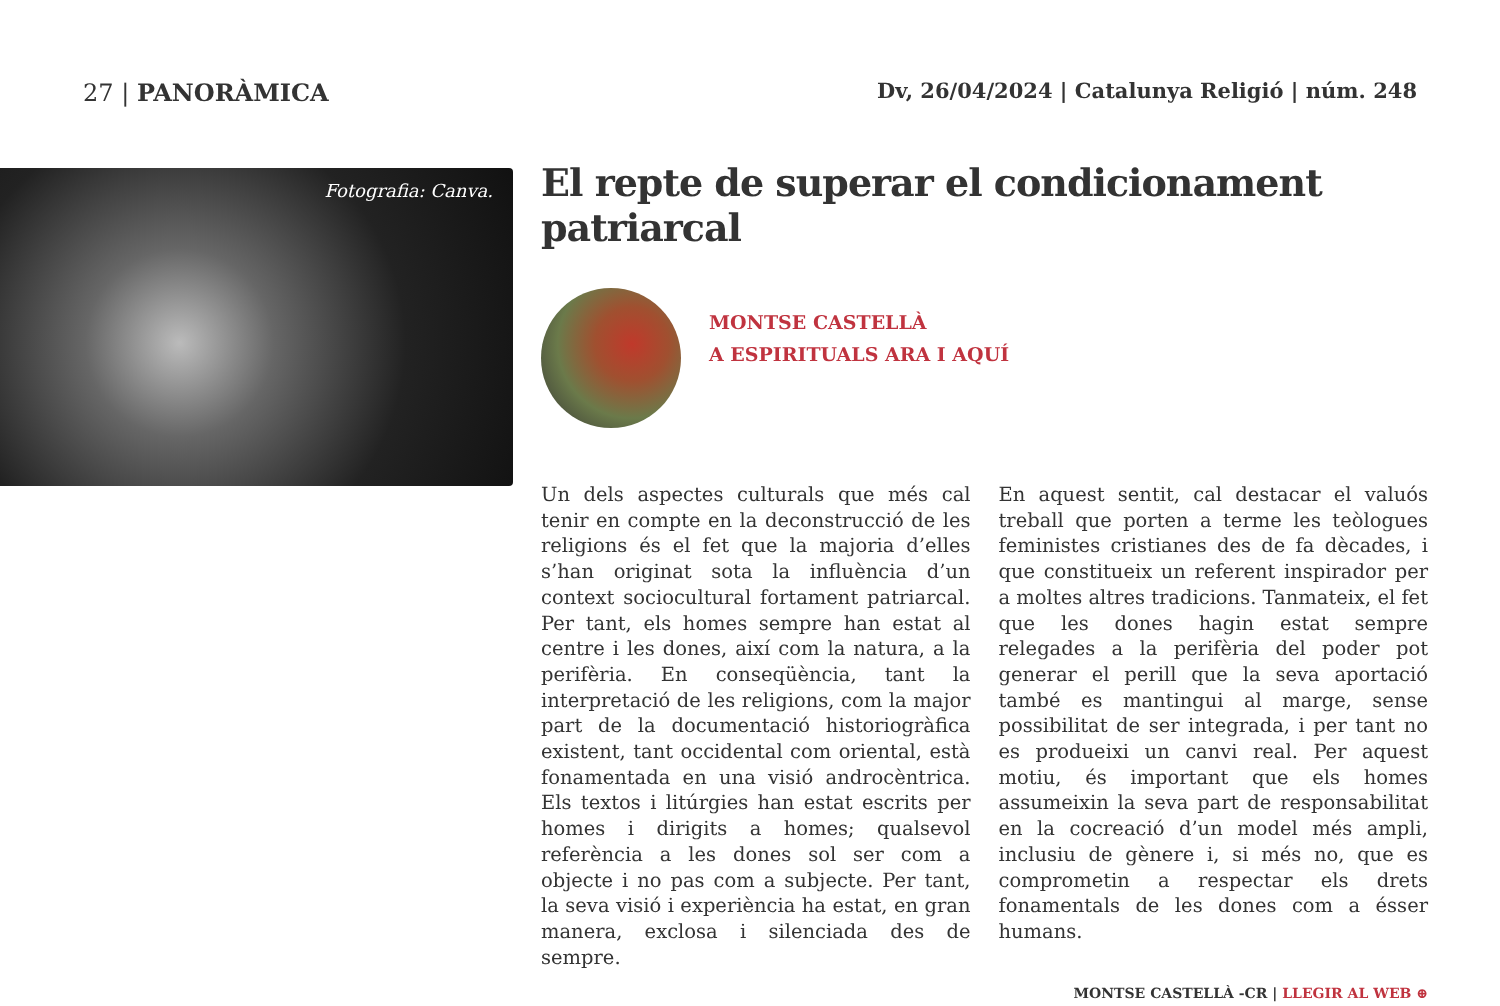27 | PANORÀMICA Dv, 26/04/2024 | Catalunya Religió | núm. 248
Fotografia: Canva.
El repte de superar el condicionament patriarcal
MONTSE CASTELLÀ
A ESPIRITUALS ARA I AQUÍ
Un dels aspectes culturals que més cal tenir en compte en la deconstrucció de les religions és el fet que la majoria d’elles s’han originat sota la influència d’un context sociocultural fortament patriarcal. Per tant, els homes sempre han estat al centre i les dones, així com la natura, a la perifèria. En conseqüència, tant la interpretació de les religions, com la major part de la documentació historiogràfica existent, tant occidental com oriental, està fonamentada en una visió androcèntrica. Els textos i litúrgies han estat escrits per homes i dirigits a homes; qualsevol referència a les dones sol ser com a objecte i no pas com a subjecte. Per tant, la seva visió i experiència ha estat, en gran manera, exclosa i silenciada des de sempre.
En aquest sentit, cal destacar el valuós treball que porten a terme les teòlogues feministes cristianes des de fa dècades, i que constitueix un referent inspirador per a moltes altres tradicions. Tanmateix, el fet que les dones hagin estat sempre relegades a la perifèria del poder pot generar el perill que la seva aportació també es mantingui al marge, sense possibilitat de ser integrada, i per tant no es produeixi un canvi real. Per aquest motiu, és important que els homes assumeixin la seva part de responsabilitat en la cocreació d’un model més ampli, inclusiu de gènere i, si més no, que es comprometin a respectar els drets fonamentals de les dones com a ésser humans.
MONTSE CASTELLÀ -CR | LLEGIR AL WEB ⊕